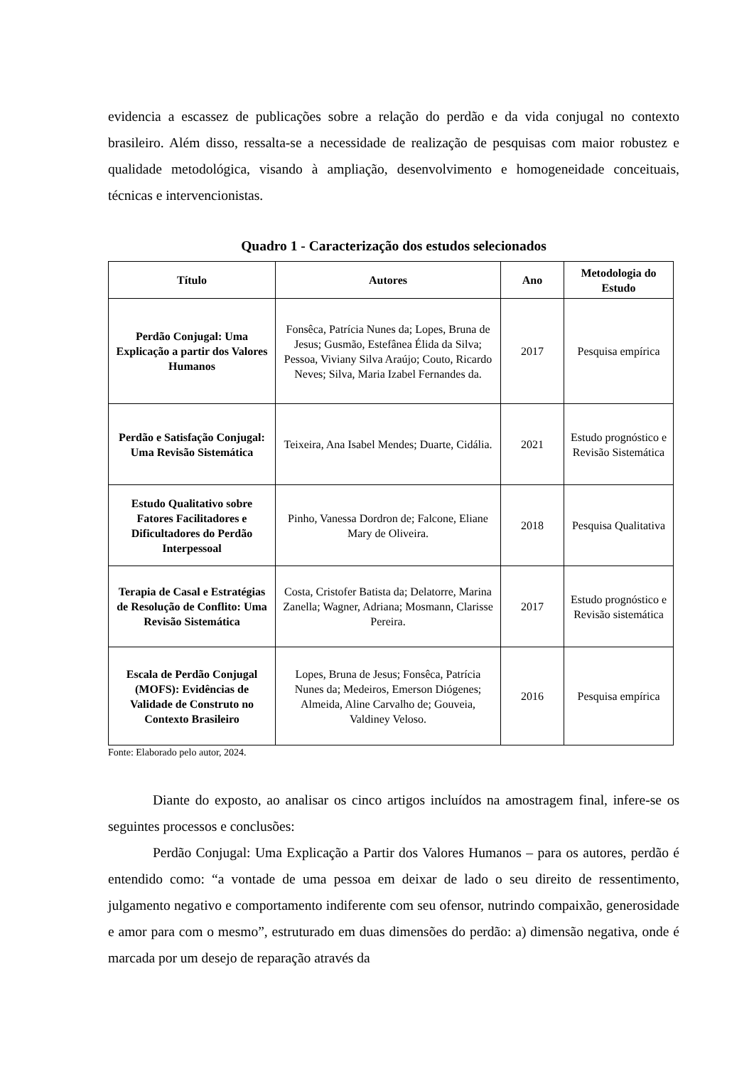evidencia a escassez de publicações sobre a relação do perdão e da vida conjugal no contexto brasileiro. Além disso, ressalta-se a necessidade de realização de pesquisas com maior robustez e qualidade metodológica, visando à ampliação, desenvolvimento e homogeneidade conceituais, técnicas e intervencionistas.
Quadro 1 - Caracterização dos estudos selecionados
| Título | Autores | Ano | Metodologia do Estudo |
| --- | --- | --- | --- |
| Perdão Conjugal: Uma Explicação a partir dos Valores Humanos | Fonsêca, Patrícia Nunes da; Lopes, Bruna de Jesus; Gusmão, Estefânea Élida da Silva; Pessoa, Viviany Silva Araújo; Couto, Ricardo Neves; Silva, Maria Izabel Fernandes da. | 2017 | Pesquisa empírica |
| Perdão e Satisfação Conjugal: Uma Revisão Sistemática | Teixeira, Ana Isabel Mendes; Duarte, Cidália. | 2021 | Estudo prognóstico e Revisão Sistemática |
| Estudo Qualitativo sobre Fatores Facilitadores e Dificultadores do Perdão Interpessoal | Pinho, Vanessa Dordron de; Falcone, Eliane Mary de Oliveira. | 2018 | Pesquisa Qualitativa |
| Terapia de Casal e Estratégias de Resolução de Conflito: Uma Revisão Sistemática | Costa, Cristofer Batista da; Delatorre, Marina Zanella; Wagner, Adriana; Mosmann, Clarisse Pereira. | 2017 | Estudo prognóstico e Revisão sistemática |
| Escala de Perdão Conjugal (MOFS): Evidências de Validade de Construto no Contexto Brasileiro | Lopes, Bruna de Jesus; Fonsêca, Patrícia Nunes da; Medeiros, Emerson Diógenes; Almeida, Aline Carvalho de; Gouveia, Valdiney Veloso. | 2016 | Pesquisa empírica |
Fonte: Elaborado pelo autor, 2024.
Diante do exposto, ao analisar os cinco artigos incluídos na amostragem final, infere-se os seguintes processos e conclusões:
Perdão Conjugal: Uma Explicação a Partir dos Valores Humanos – para os autores, perdão é entendido como: “a vontade de uma pessoa em deixar de lado o seu direito de ressentimento, julgamento negativo e comportamento indiferente com seu ofensor, nutrindo compaixão, generosidade e amor para com o mesmo”, estruturado em duas dimensões do perdão: a) dimensão negativa, onde é marcada por um desejo de reparação através da